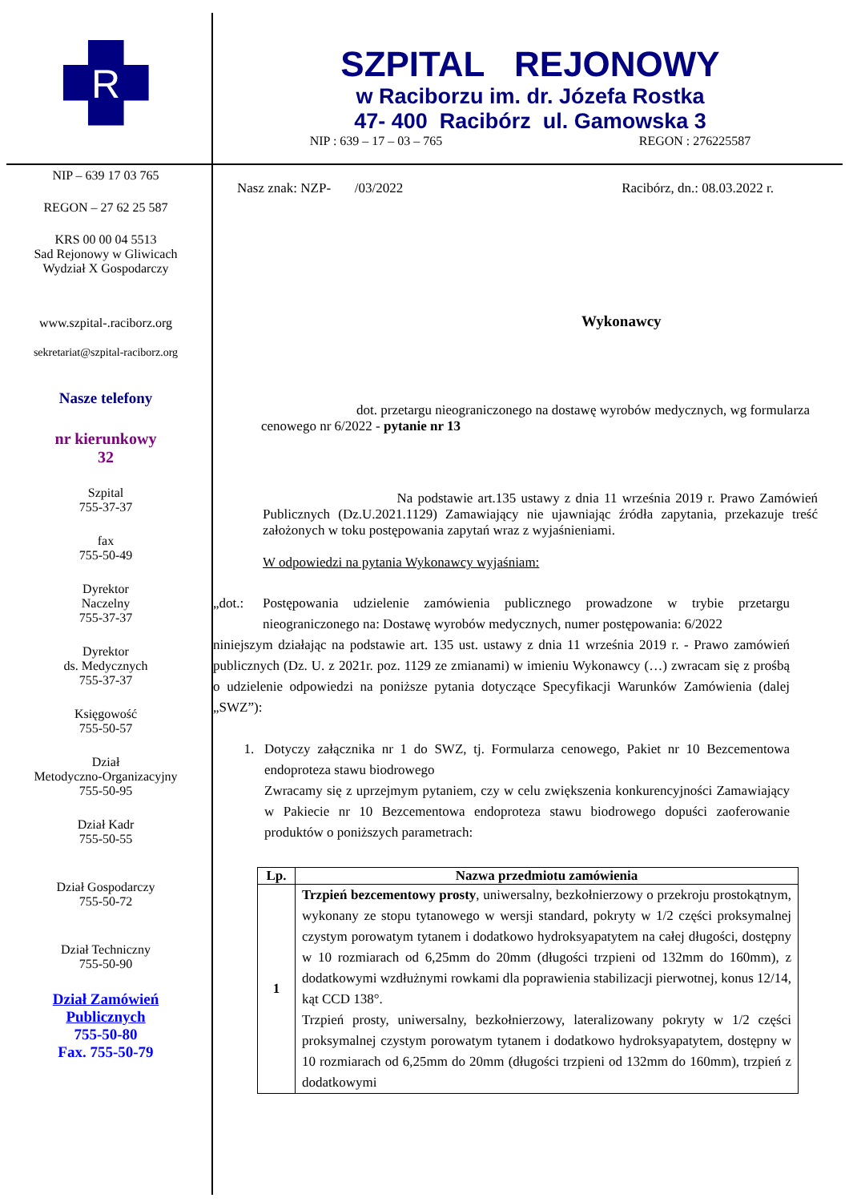R
SZPITAL REJONOWY
w Raciborzu im. dr. Józefa Rostka
47- 400 Racibórz ul. Gamowska 3
NIP : 639 – 17 – 03 – 765 REGON : 276225587
NIP – 639 17 03 765
REGON – 27 62 25 587
KRS 00 00 04 5513
Sad Rejonowy w Gliwicach
Wydział X Gospodarczy
www.szpital-.raciborz.org
sekretariat@szpital-raciborz.org
Nasze telefony
nr kierunkowy
32
Szpital
755-37-37
fax
755-50-49
Dyrektor
Naczelny
755-37-37
Dyrektor
ds. Medycznych
755-37-37
Księgowość
755-50-57
Dział
Metodyczno-Organizacyjny
755-50-95
Dział Kadr
755-50-55
Dział Gospodarczy
755-50-72
Dział Techniczny
755-50-90
Dział Zamówień
Publicznych
755-50-80
Fax. 755-50-79
Nasz znak: NZP- /03/2022 Racibórz, dn.: 08.03.2022 r.
Wykonawcy
dot. przetargu nieograniczonego na dostawę wyrobów medycznych, wg formularza cenowego nr 6/2022 - pytanie nr 13
Na podstawie art.135 ustawy z dnia 11 września 2019 r. Prawo Zamówień Publicznych (Dz.U.2021.1129) Zamawiający nie ujawniając źródła zapytania, przekazuje treść założonych w toku postępowania zapytań wraz z wyjaśnieniami.
W odpowiedzi na pytania Wykonawcy wyjaśniam:
„dot.: Postępowania udzielenie zamówienia publicznego prowadzone w trybie przetargu nieograniczonego na: Dostawę wyrobów medycznych, numer postępowania: 6/2022
niniejszym działając na podstawie art. 135 ust. ustawy z dnia 11 września 2019 r. - Prawo zamówień publicznych (Dz. U. z 2021r. poz. 1129 ze zmianami) w imieniu Wykonawcy (…) zwracam się z prośbą o udzielenie odpowiedzi na poniższe pytania dotyczące Specyfikacji Warunków Zamówienia (dalej „SWZ”):
1. Dotyczy załącznika nr 1 do SWZ, tj. Formularza cenowego, Pakiet nr 10 Bezcementowa endoproteza stawu biodrowego
Zwracamy się z uprzejmym pytaniem, czy w celu zwiększenia konkurencyjności Zamawiający w Pakiecie nr 10 Bezcementowa endoproteza stawu biodrowego dopuści zaoferowanie produktów o poniższych parametrach:
| Lp. | Nazwa przedmiotu zamówienia |
| --- | --- |
| 1 | Trzpień bezcementowy prosty , uniwersalny, bezkołnierzowy o przekroju prostokątnym, wykonany ze stopu tytanowego w wersji standard, pokryty w 1/2 części proksymalnej czystym porowatym tytanem i dodatkowo hydroksyapatytem na całej długości, dostępny w 10 rozmiarach od 6,25mm do 20mm (długości trzpieni od 132mm do 160mm), z dodatkowymi wzdłużnymi rowkami dla poprawienia stabilizacji pierwotnej, konus 12/14, kąt CCD 138°. Trzpień prosty, uniwersalny, bezkołnierzowy, lateralizowany pokryty w 1/2 części proksymalnej czystym porowatym tytanem i dodatkowo hydroksyapatytem, dostępny w 10 rozmiarach od 6,25mm do 20mm (długości trzpieni od 132mm do 160mm), trzpień z dodatkowymi |